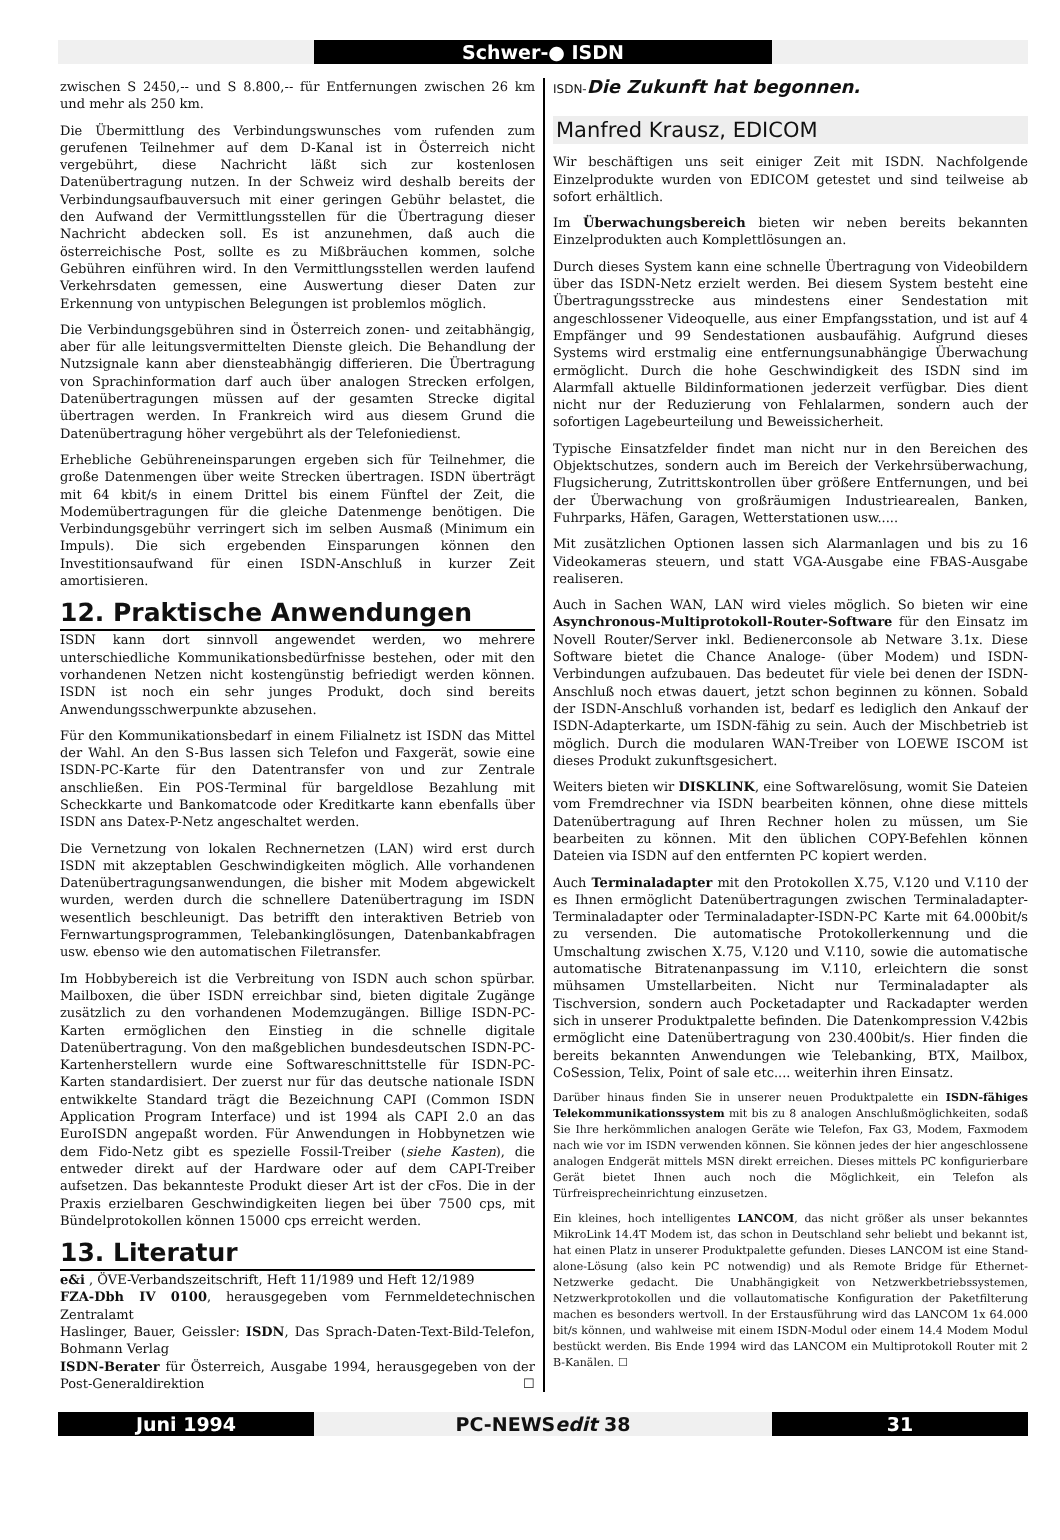Schwer-● ISDN
zwischen S 2450,-- und S 8.800,-- für Entfernungen zwischen 26 km und mehr als 250 km.
Die Übermittlung des Verbindungswunsches vom rufenden zum gerufenen Teilnehmer auf dem D-Kanal ist in Österreich nicht vergebührt, diese Nachricht läßt sich zur kostenlosen Datenübertragung nutzen. In der Schweiz wird deshalb bereits der Verbindungsaufbauversuch mit einer geringen Gebühr belastet, die den Aufwand der Vermittlungsstellen für die Übertragung dieser Nachricht abdecken soll. Es ist anzunehmen, daß auch die österreichische Post, sollte es zu Mißbräuchen kommen, solche Gebühren einführen wird. In den Vermittlungsstellen werden laufend Verkehrsdaten gemessen, eine Auswertung dieser Daten zur Erkennung von untypischen Belegungen ist problemlos möglich.
Die Verbindungsgebühren sind in Österreich zonen- und zeitabhängig, aber für alle leitungsvermittelten Dienste gleich. Die Behandlung der Nutzsignale kann aber diensteabhängig differieren. Die Übertragung von Sprachinformation darf auch über analogen Strecken erfolgen, Datenübertragungen müssen auf der gesamten Strecke digital übertragen werden. In Frankreich wird aus diesem Grund die Datenübertragung höher vergebührt als der Telefoniedienst.
Erhebliche Gebühreneinsparungen ergeben sich für Teilnehmer, die große Datenmengen über weite Strecken übertragen. ISDN überträgt mit 64 kbit/s in einem Drittel bis einem Fünftel der Zeit, die Modemübertragungen für die gleiche Datenmenge benötigen. Die Verbindungsgebühr verringert sich im selben Ausmaß (Minimum ein Impuls). Die sich ergebenden Einsparungen können den Investitionsaufwand für einen ISDN-Anschluß in kurzer Zeit amortisieren.
12. Praktische Anwendungen
ISDN kann dort sinnvoll angewendet werden, wo mehrere unterschiedliche Kommunikationsbedürfnisse bestehen, oder mit den vorhandenen Netzen nicht kostengünstig befriedigt werden können. ISDN ist noch ein sehr junges Produkt, doch sind bereits Anwendungsschwerpunkte abzusehen.
Für den Kommunikationsbedarf in einem Filialnetz ist ISDN das Mittel der Wahl. An den S-Bus lassen sich Telefon und Faxgerät, sowie eine ISDN-PC-Karte für den Datentransfer von und zur Zentrale anschließen. Ein POS-Terminal für bargeldlose Bezahlung mit Scheckkarte und Bankomatcode oder Kreditkarte kann ebenfalls über ISDN ans Datex-P-Netz angeschaltet werden.
Die Vernetzung von lokalen Rechnernetzen (LAN) wird erst durch ISDN mit akzeptablen Geschwindigkeiten möglich. Alle vorhandenen Datenübertragungsanwendungen, die bisher mit Modem abgewickelt wurden, werden durch die schnellere Datenübertragung im ISDN wesentlich beschleunigt. Das betrifft den interaktiven Betrieb von Fernwartungsprogrammen, Telebankinglösungen, Datenbankabfragen usw. ebenso wie den automatischen Filetransfer.
Im Hobbybereich ist die Verbreitung von ISDN auch schon spürbar. Mailboxen, die über ISDN erreichbar sind, bieten digitale Zugänge zusätzlich zu den vorhandenen Modemzugängen. Billige ISDN-PC-Karten ermöglichen den Einstieg in die schnelle digitale Datenübertragung. Von den maßgeblichen bundesdeutschen ISDN-PC-Kartenherstellern wurde eine Softwareschnittstelle für ISDN-PC-Karten standardisiert. Der zuerst nur für das deutsche nationale ISDN entwikkelte Standard trägt die Bezeichnung CAPI (Common ISDN Application Program Interface) und ist 1994 als CAPI 2.0 an das EuroISDN angepaßt worden. Für Anwendungen in Hobbynetzen wie dem Fido-Netz gibt es spezielle Fossil-Treiber (siehe Kasten), die entweder direkt auf der Hardware oder auf dem CAPI-Treiber aufsetzen. Das bekannteste Produkt dieser Art ist der cFos. Die in der Praxis erzielbaren Geschwindigkeiten liegen bei über 7500 cps, mit Bündelprotokollen können 15000 cps erreicht werden.
13. Literatur
e&i , ÖVE-Verbandszeitschrift, Heft 11/1989 und Heft 12/1989
FZA-Dbh IV 0100, herausgegeben vom Fernmeldetechnischen Zentralamt
Haslinger, Bauer, Geissler: ISDN, Das Sprach-Daten-Text-Bild-Telefon, Bohmann Verlag
ISDN-Berater für Österreich, Ausgabe 1994, herausgegeben von der Post-Generaldirektion ☐
ISDN-Die Zukunft hat begonnen.
Manfred Krausz, EDICOM
Wir beschäftigen uns seit einiger Zeit mit ISDN. Nachfolgende Einzelprodukte wurden von EDICOM getestet und sind teilweise ab sofort erhältlich.
Im Überwachungsbereich bieten wir neben bereits bekannten Einzelprodukten auch Komplettlösungen an.
Durch dieses System kann eine schnelle Übertragung von Videobildern über das ISDN-Netz erzielt werden. Bei diesem System besteht eine Übertragungsstrecke aus mindestens einer Sendestation mit angeschlossener Videoquelle, aus einer Empfangsstation, und ist auf 4 Empfänger und 99 Sendestationen ausbaufähig. Aufgrund dieses Systems wird erstmalig eine entfernungsunabhängige Überwachung ermöglicht. Durch die hohe Geschwindigkeit des ISDN sind im Alarmfall aktuelle Bildinformationen jederzeit verfügbar. Dies dient nicht nur der Reduzierung von Fehlalarmen, sondern auch der sofortigen Lagebeurteilung und Beweissicherheit.
Typische Einsatzfelder findet man nicht nur in den Bereichen des Objektschutzes, sondern auch im Bereich der Verkehrsüberwachung, Flugsicherung, Zutrittskontrollen über größere Entfernungen, und bei der Überwachung von großräumigen Industriearealen, Banken, Fuhrparks, Häfen, Garagen, Wetterstationen usw.....
Mit zusätzlichen Optionen lassen sich Alarmanlagen und bis zu 16 Videokameras steuern, und statt VGA-Ausgabe eine FBAS-Ausgabe realiseren.
Auch in Sachen WAN, LAN wird vieles möglich. So bieten wir eine Asynchronous-Multiprotokoll-Router-Software für den Einsatz im Novell Router/Server inkl. Bedienerconsole ab Netware 3.1x. Diese Software bietet die Chance Analoge- (über Modem) und ISDN-Verbindungen aufzubauen. Das bedeutet für viele bei denen der ISDN-Anschluß noch etwas dauert, jetzt schon beginnen zu können. Sobald der ISDN-Anschluß vorhanden ist, bedarf es lediglich den Ankauf der ISDN-Adapterkarte, um ISDN-fähig zu sein. Auch der Mischbetrieb ist möglich. Durch die modularen WAN-Treiber von LOEWE ISCOM ist dieses Produkt zukunftsgesichert.
Weiters bieten wir DISKLINK, eine Softwarelösung, womit Sie Dateien vom Fremdrechner via ISDN bearbeiten können, ohne diese mittels Datenübertragung auf Ihren Rechner holen zu müssen, um Sie bearbeiten zu können. Mit den üblichen COPY-Befehlen können Dateien via ISDN auf den entfernten PC kopiert werden.
Auch Terminaladapter mit den Protokollen X.75, V.120 und V.110 der es Ihnen ermöglicht Datenübertragungen zwischen Terminaladapter-Terminaladapter oder Terminaladapter-ISDN-PC Karte mit 64.000bit/s zu versenden. Die automatische Protokollerkennung und die Umschaltung zwischen X.75, V.120 und V.110, sowie die automatische automatische Bitratenanpassung im V.110, erleichtern die sonst mühsamen Umstellarbeiten. Nicht nur Terminaladapter als Tischversion, sondern auch Pocketadapter und Rackadapter werden sich in unserer Produktpalette befinden. Die Datenkompression V.42bis ermöglicht eine Datenübertragung von 230.400bit/s. Hier finden die bereits bekannten Anwendungen wie Telebanking, BTX, Mailbox, CoSession, Telix, Point of sale etc.... weiterhin ihren Einsatz.
Darüber hinaus finden Sie in unserer neuen Produktpalette ein ISDN-fähiges Telekommunikationssystem mit bis zu 8 analogen Anschlußmöglichkeiten, sodaß Sie Ihre herkömmlichen analogen Geräte wie Telefon, Fax G3, Modem, Faxmodem nach wie vor im ISDN verwenden können. Sie können jedes der hier angeschlossene analogen Endgerät mittels MSN direkt erreichen. Dieses mittels PC konfigurierbare Gerät bietet Ihnen auch noch die Möglichkeit, ein Telefon als Türfreisprecheinrichtung einzusetzen.
Ein kleines, hoch intelligentes LANCOM, das nicht größer als unser bekanntes MikroLink 14.4T Modem ist, das schon in Deutschland sehr beliebt und bekannt ist, hat einen Platz in unserer Produktpalette gefunden. Dieses LANCOM ist eine Stand-alone-Lösung (also kein PC notwendig) und als Remote Bridge für Ethernet-Netzwerke gedacht. Die Unabhängigkeit von Netzwerkbetriebssystemen, Netzwerkprotokollen und die vollautomatische Konfiguration der Paketfilterung machen es besonders wertvoll. In der Erstausführung wird das LANCOM 1x 64.000 bit/s können, und wahlweise mit einem ISDN-Modul oder einem 14.4 Modem Modul bestückt werden. Bis Ende 1994 wird das LANCOM ein Multiprotokoll Router mit 2 B-Kanälen. ☐
Juni 1994 PC-NEWSedit 38 31